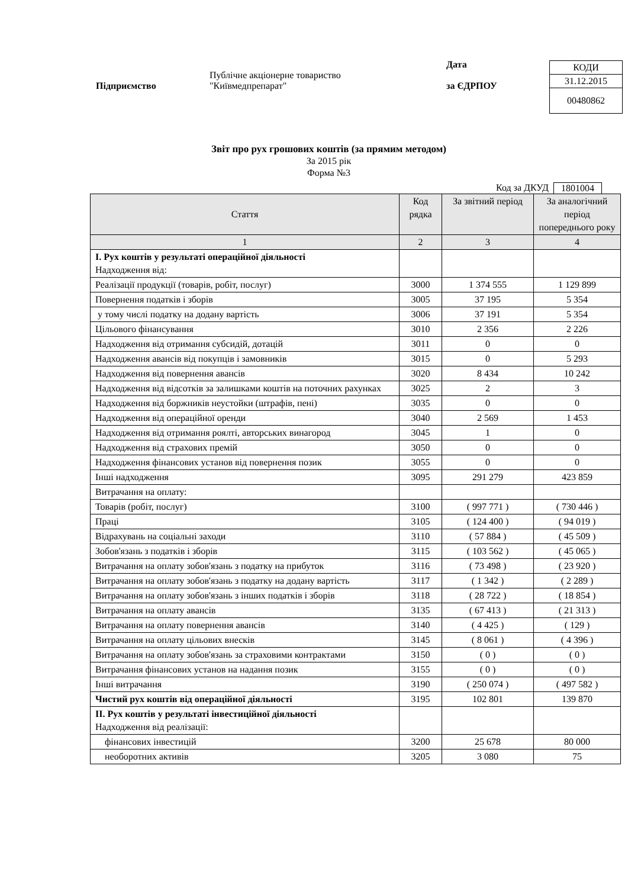| КОДИ |
| 31.12.2015 |
| 00480862 |
Підприємство
Публічне акціонерне товариство
"Київмедпрепарат"
Дата
за ЄДРПОУ
Звіт про рух грошових коштів (за прямим методом)
За 2015 рік
Форма №3
Код за ДКУД 1801004
| Стаття | Код рядка | За звітний період | За аналогічний період попереднього року |
| --- | --- | --- | --- |
| 1 | 2 | 3 | 4 |
| I. Рух коштів у результаті операційної діяльності Надходження від: | | | |
| Реалізації продукції (товарів, робіт, послуг) | 3000 | 1 374 555 | 1 129 899 |
| Повернення податків і зборів | 3005 | 37 195 | 5 354 |
| у тому числі податку на додану вартість | 3006 | 37 191 | 5 354 |
| Цільового фінансування | 3010 | 2 356 | 2 226 |
| Надходження від отримання субсидій, дотацій | 3011 | 0 | 0 |
| Надходження авансів від покупців і замовників | 3015 | 0 | 5 293 |
| Надходження від повернення авансів | 3020 | 8 434 | 10 242 |
| Надходження від відсотків за залишками коштів на поточних рахунках | 3025 | 2 | 3 |
| Надходження від боржників неустойки (штрафів, пені) | 3035 | 0 | 0 |
| Надходження від операційної оренди | 3040 | 2 569 | 1 453 |
| Надходження від отримання роялті, авторських винагород | 3045 | 1 | 0 |
| Надходження від страхових премій | 3050 | 0 | 0 |
| Надходження фінансових установ від повернення позик | 3055 | 0 | 0 |
| Інші надходження | 3095 | 291 279 | 423 859 |
| Витрачання на оплату: | | | |
| Товарів (робіт, послуг) | 3100 | ( 997 771 ) | ( 730 446 ) |
| Праці | 3105 | ( 124 400 ) | ( 94 019 ) |
| Відрахувань на соціальні заходи | 3110 | ( 57 884 ) | ( 45 509 ) |
| Зобов'язань з податків і зборів | 3115 | ( 103 562 ) | ( 45 065 ) |
| Витрачання на оплату зобов'язань з податку на прибуток | 3116 | ( 73 498 ) | ( 23 920 ) |
| Витрачання на оплату зобов'язань з податку на додану вартість | 3117 | ( 1 342 ) | ( 2 289 ) |
| Витрачання на оплату зобов'язань з інших податків і зборів | 3118 | ( 28 722 ) | ( 18 854 ) |
| Витрачання на оплату авансів | 3135 | ( 67 413 ) | ( 21 313 ) |
| Витрачання на оплату повернення авансів | 3140 | ( 4 425 ) | ( 129 ) |
| Витрачання на оплату цільових внесків | 3145 | ( 8 061 ) | ( 4 396 ) |
| Витрачання на оплату зобов'язань за страховими контрактами | 3150 | ( 0 ) | ( 0 ) |
| Витрачання фінансових установ на надання позик | 3155 | ( 0 ) | ( 0 ) |
| Інші витрачання | 3190 | ( 250 074 ) | ( 497 582 ) |
| Чистий рух коштів від операційної діяльності | 3195 | 102 801 | 139 870 |
| II. Рух коштів у результаті інвестиційної діяльності Надходження від реалізації: | | | |
| фінансових інвестицій | 3200 | 25 678 | 80 000 |
| необоротних активів | 3205 | 3 080 | 75 |